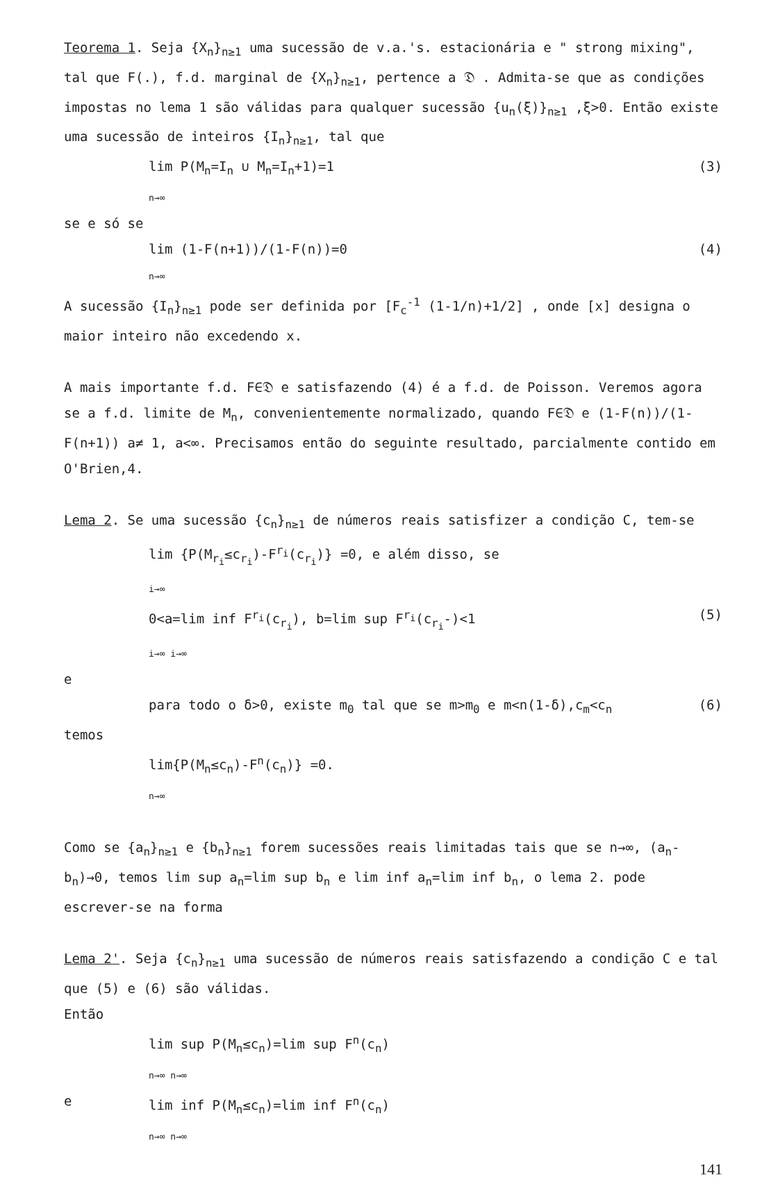Teorema 1. Seja {X<sub>n</sub>}<sub>n≥1</sub> uma sucessão de v.a.'s. estacionária e " strong mixing", tal que F(.), f.d. marginal de {X<sub>n</sub>}<sub>n≥1</sub>, pertence a 𝔇 . Admita-se que as condições impostas no lema 1 são válidas para qualquer sucessão {u<sub>n</sub>(ξ)}<sub>n≥1</sub> ,ξ>0. Então existe uma sucessão de inteiros {I<sub>n</sub>}<sub>n≥1</sub>, tal que
lim P(M<sub>n</sub>=I<sub>n</sub> ∪ M<sub>n</sub>=I<sub>n</sub>+1)=1 (3)
n→∞
se e só se
lim (1-F(n+1))/(1-F(n))=0 (4)
n→∞
A sucessão {I<sub>n</sub>}<sub>n≥1</sub> pode ser definida por [F<sub>c</sub><sup>-1</sup> (1-1/n)+1/2] , onde [x] designa o maior inteiro não excedendo x.
A mais importante f.d. F∈𝔇 e satisfazendo (4) é a f.d. de Poisson. Veremos agora se a f.d. limite de M<sub>n</sub>, convenientemente normalizado, quando F∈𝔇 e (1-F(n))/(1-F(n+1)) a≠ 1, a<∞. Precisamos então do seguinte resultado, parcialmente contido em O'Brien,4.
Lema 2. Se uma sucessão {c<sub>n</sub>}<sub>n≥1</sub> de números reais satisfizer a condição C, tem-se
lim {P(M<sub>r<sub>i</sub></sub>≤c<sub>r<sub>i</sub></sub>)-F<sup>r<sub>i</sub></sup>(c<sub>r<sub>i</sub></sub>)} =0, e além disso, se
i→∞
0<a=lim inf F<sup>r<sub>i</sub></sup>(c<sub>r<sub>i</sub></sub>), b=lim sup F<sup>r<sub>i</sub></sup>(c<sub>r<sub>i</sub></sub>-)<1 (5)
i→∞ i→∞
e
para todo o δ>0, existe m<sub>0</sub> tal que se m>m<sub>0</sub> e m<n(1-δ),c<sub>m</sub><c<sub>n</sub> (6)
temos
lim{P(M<sub>n</sub>≤c<sub>n</sub>)-F<sup>n</sup>(c<sub>n</sub>)} =0.
n→∞
Como se {a<sub>n</sub>}<sub>n≥1</sub> e {b<sub>n</sub>}<sub>n≥1</sub> forem sucessões reais limitadas tais que se n→∞, (a<sub>n</sub>-b<sub>n</sub>)→0, temos lim sup a<sub>n</sub>=lim sup b<sub>n</sub> e lim inf a<sub>n</sub>=lim inf b<sub>n</sub>, o lema 2. pode escrever-se na forma
Lema 2'. Seja {c<sub>n</sub>}<sub>n≥1</sub> uma sucessão de números reais satisfazendo a condição C e tal que (5) e (6) são válidas.
Então
lim sup P(M<sub>n</sub>≤c<sub>n</sub>)=lim sup F<sup>n</sup>(c<sub>n</sub>)
n→∞ n→∞
e
lim inf P(M<sub>n</sub>≤c<sub>n</sub>)=lim inf F<sup>n</sup>(c<sub>n</sub>)
n→∞ n→∞
141